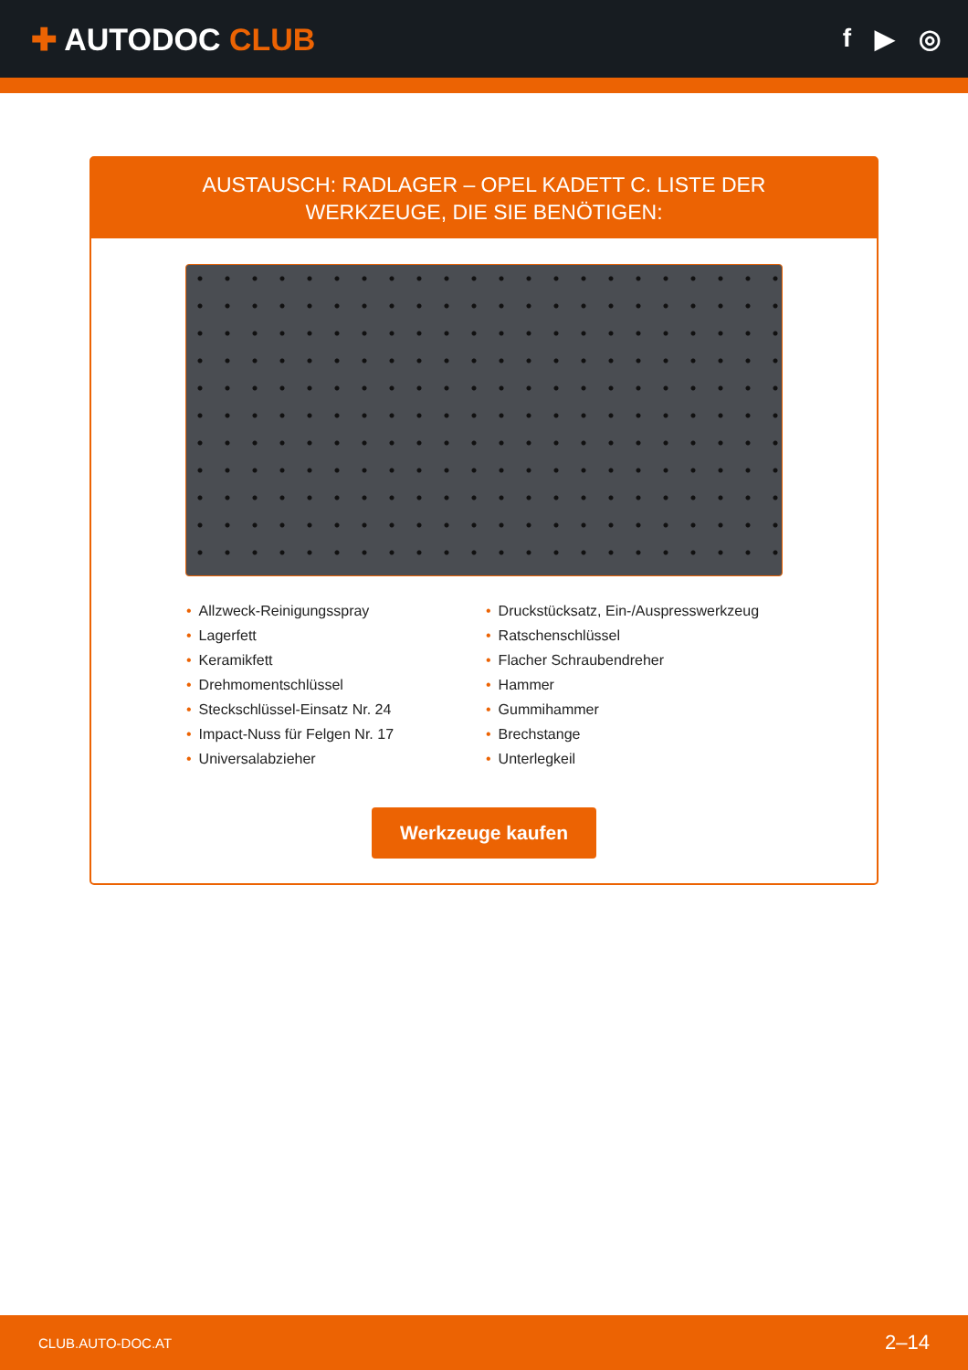✚ AUTODOC CLUB
f ▶ ◎
AUSTAUSCH: RADLAGER – OPEL KADETT C. LISTE DER
WERKZEUGE, DIE SIE BENÖTIGEN:
• Allzweck-Reinigungsspray
• Lagerfett
• Keramikfett
• Drehmomentschlüssel
• Steckschlüssel-Einsatz Nr. 24
• Impact-Nuss für Felgen Nr. 17
• Universalabzieher
• Druckstücksatz, Ein-/Auspresswerkzeug
• Ratschenschlüssel
• Flacher Schraubendreher
• Hammer
• Gummihammer
• Brechstange
• Unterlegkeil
Werkzeuge kaufen
CLUB.AUTO-DOC.AT 2–14